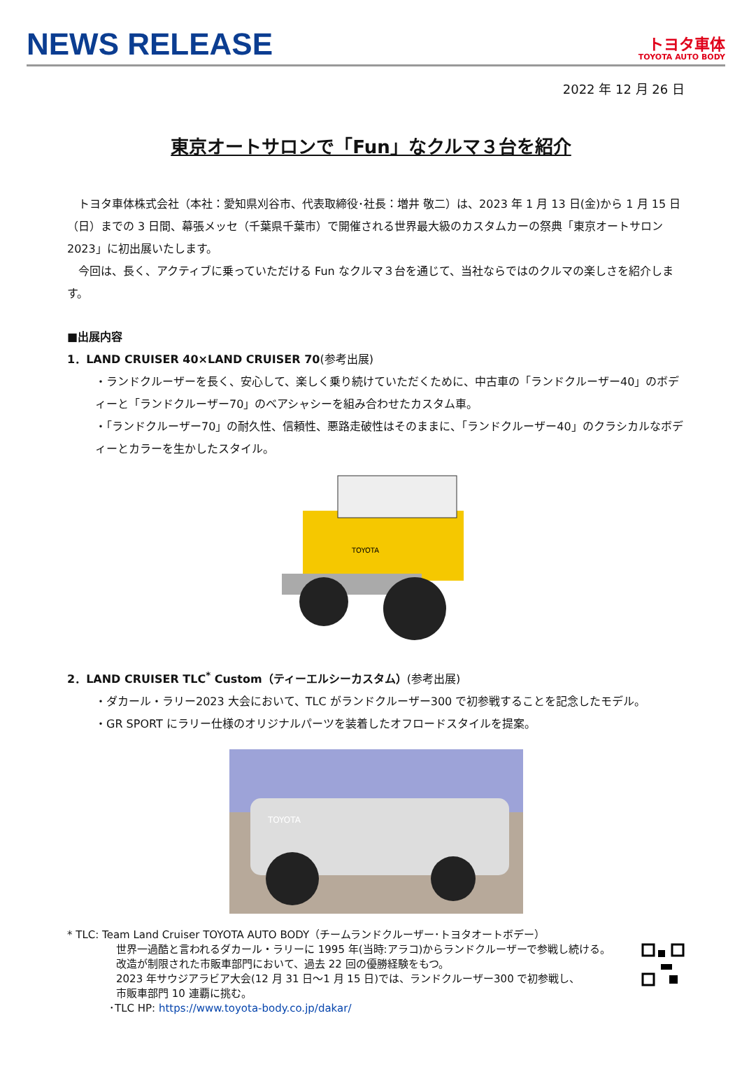NEWS RELEASE
トヨタ車体
TOYOTA AUTO BODY
2022 年 12 月 26 日
東京オートサロンで「Fun」なクルマ３台を紹介
　トヨタ車体株式会社（本社：愛知県刈谷市、代表取締役･社長：増井 敬二）は、2023 年 1 月 13 日(金)から 1 月 15 日（日）までの 3 日間、幕張メッセ（千葉県千葉市）で開催される世界最大級のカスタムカーの祭典「東京オートサロン 2023」に初出展いたします。
　今回は、長く、アクティブに乗っていただける Fun なクルマ３台を通じて、当社ならではのクルマの楽しさを紹介します。
■出展内容
1．LAND CRUISER 40×LAND CRUISER 70(参考出展)
・ランドクルーザーを長く、安心して、楽しく乗り続けていただくために、中古車の「ランドクルーザー40」のボディーと「ランドクルーザー70」のベアシャシーを組み合わせたカスタム車。
・「ランドクルーザー70」の耐久性、信頼性、悪路走破性はそのままに、「ランドクルーザー40」のクラシカルなボディーとカラーを生かしたスタイル。
TOYOTA
2．LAND CRUISER TLC<sup>*</sup> Custom（ティーエルシーカスタム）(参考出展)
・ダカール・ラリー2023 大会において、TLC がランドクルーザー300 で初参戦することを記念したモデル。
・GR SPORT にラリー仕様のオリジナルパーツを装着したオフロードスタイルを提案。
TOYOTA
* TLC: Team Land Cruiser TOYOTA AUTO BODY（チームランドクルーザー･トヨタオートボデー）
世界一過酷と言われるダカール・ラリーに 1995 年(当時:アラコ)からランドクルーザーで参戦し続ける。
改造が制限された市販車部門において、過去 22 回の優勝経験をもつ。
2023 年サウジアラビア大会(12 月 31 日～1 月 15 日)では、ランドクルーザー300 で初参戦し、
市販車部門 10 連覇に挑む。
･TLC HP: https://www.toyota-body.co.jp/dakar/